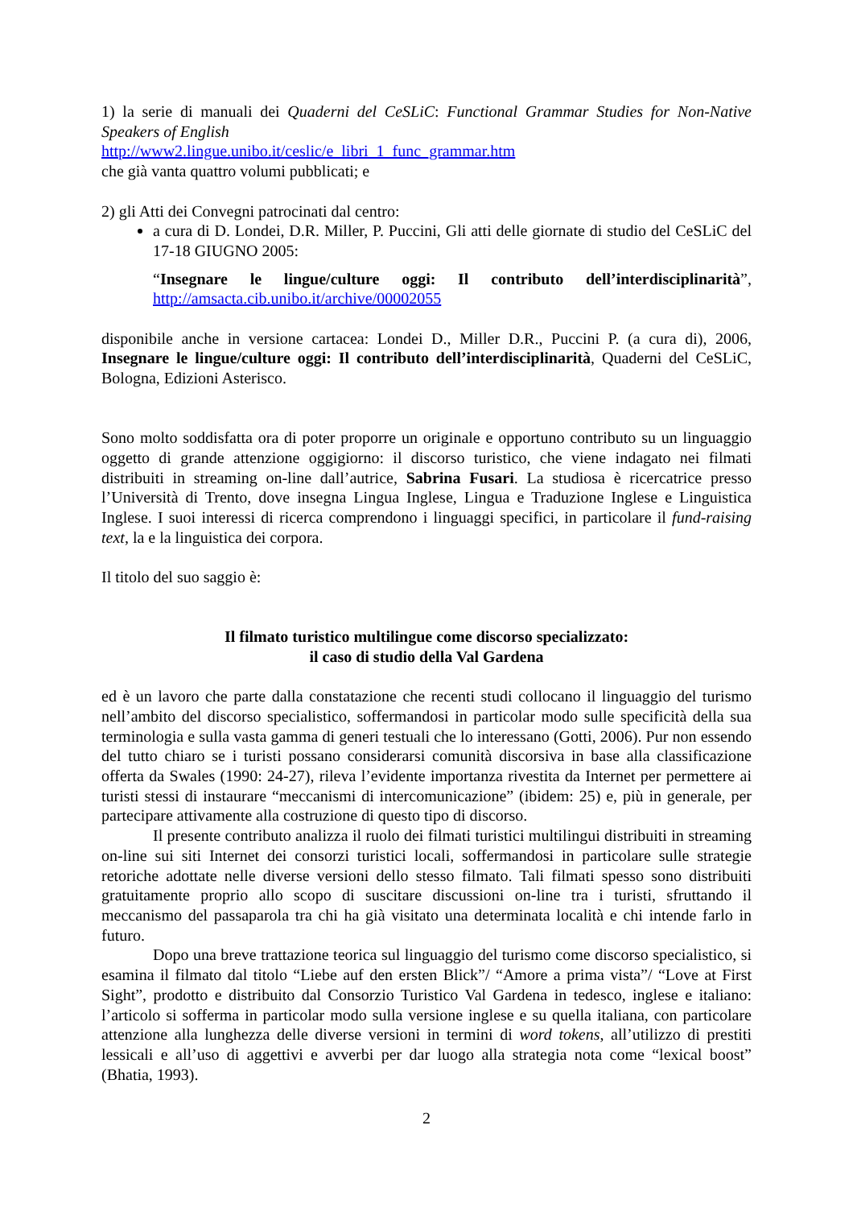1) la serie di manuali dei Quaderni del CeSLiC: Functional Grammar Studies for Non-Native Speakers of English
http://www2.lingue.unibo.it/ceslic/e_libri_1_func_grammar.htm
che già vanta quattro volumi pubblicati; e
2) gli Atti dei Convegni patrocinati dal centro:
a cura di D. Londei, D.R. Miller, P. Puccini, Gli atti delle giornate di studio del CeSLiC del 17-18 GIUGNO 2005:
“Insegnare le lingue/culture oggi: Il contributo dell’interdisciplinarità”, http://amsacta.cib.unibo.it/archive/00002055
disponibile anche in versione cartacea: Londei D., Miller D.R., Puccini P. (a cura di), 2006, Insegnare le lingue/culture oggi: Il contributo dell’interdisciplinarità, Quaderni del CeSLiC, Bologna, Edizioni Asterisco.
Sono molto soddisfatta ora di poter proporre un originale e opportuno contributo su un linguaggio oggetto di grande attenzione oggigiorno: il discorso turistico, che viene indagato nei filmati distribuiti in streaming on-line dall’autrice, Sabrina Fusari. La studiosa è ricercatrice presso l’Università di Trento, dove insegna Lingua Inglese, Lingua e Traduzione Inglese e Linguistica Inglese. I suoi interessi di ricerca comprendono i linguaggi specifici, in particolare il fund-raising text, la e la linguistica dei corpora.
Il titolo del suo saggio è:
Il filmato turistico multilingue come discorso specializzato:
il caso di studio della Val Gardena
ed è un lavoro che parte dalla constatazione che recenti studi collocano il linguaggio del turismo nell’ambito del discorso specialistico, soffermandosi in particolar modo sulle specificità della sua terminologia e sulla vasta gamma di generi testuali che lo interessano (Gotti, 2006). Pur non essendo del tutto chiaro se i turisti possano considerarsi comunità discorsiva in base alla classificazione offerta da Swales (1990: 24-27), rileva l’evidente importanza rivestita da Internet per permettere ai turisti stessi di instaurare “meccanismi di intercomunicazione” (ibidem: 25) e, più in generale, per partecipare attivamente alla costruzione di questo tipo di discorso.
Il presente contributo analizza il ruolo dei filmati turistici multilingui distribuiti in streaming on-line sui siti Internet dei consorzi turistici locali, soffermandosi in particolare sulle strategie retoriche adottate nelle diverse versioni dello stesso filmato. Tali filmati spesso sono distribuiti gratuitamente proprio allo scopo di suscitare discussioni on-line tra i turisti, sfruttando il meccanismo del passaparola tra chi ha già visitato una determinata località e chi intende farlo in futuro.
Dopo una breve trattazione teorica sul linguaggio del turismo come discorso specialistico, si esamina il filmato dal titolo “Liebe auf den ersten Blick”/ “Amore a prima vista”/ “Love at First Sight”, prodotto e distribuito dal Consorzio Turistico Val Gardena in tedesco, inglese e italiano: l’articolo si sofferma in particolar modo sulla versione inglese e su quella italiana, con particolare attenzione alla lunghezza delle diverse versioni in termini di word tokens, all’utilizzo di prestiti lessicali e all’uso di aggettivi e avverbi per dar luogo alla strategia nota come “lexical boost” (Bhatia, 1993).
2